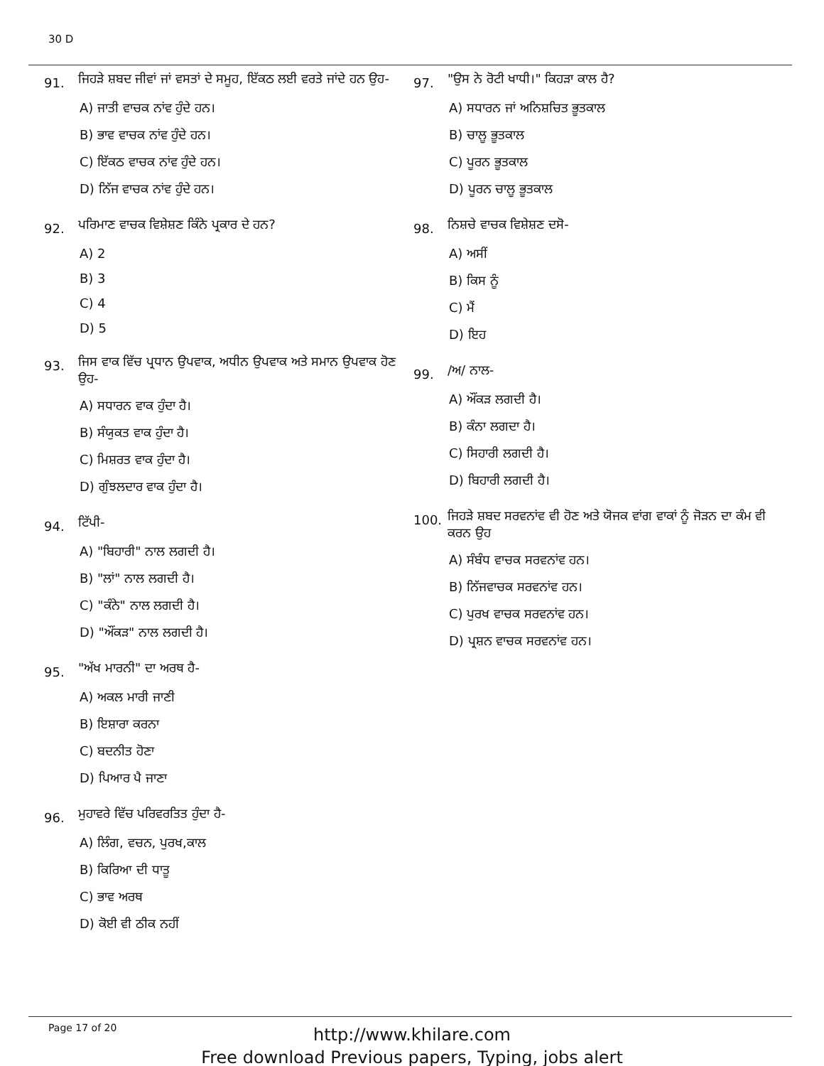30 D
91. ਜਿਹੜੇ ਸ਼ਬਦ ਜੀਵਾਂ ਜਾਂ ਵਸਤਾਂ ਦੇ ਸਮੂਹ, ਇੱਕਠ ਲਈ ਵਰਤੇ ਜਾਂਦੇ ਹਨ ਉਹ-
A) ਜਾਤੀ ਵਾਚਕ ਨਾਂਵ ਹੁੰਦੇ ਹਨ।
B) ਭਾਵ ਵਾਚਕ ਨਾਂਵ ਹੁੰਦੇ ਹਨ।
C) ਇੱਕਠ ਵਾਚਕ ਨਾਂਵ ਹੁੰਦੇ ਹਨ।
D) ਨਿੱਜ ਵਾਚਕ ਨਾਂਵ ਹੁੰਦੇ ਹਨ।
92. ਪਰਿਮਾਣ ਵਾਚਕ ਵਿਸ਼ੇਸ਼ਣ ਕਿੰਨੇ ਪ੍ਰਕਾਰ ਦੇ ਹਨ?
A) 2
B) 3
C) 4
D) 5
93. ਜਿਸ ਵਾਕ ਵਿੱਚ ਪ੍ਰਧਾਨ ਉਪਵਾਕ, ਅਧੀਨ ਉਪਵਾਕ ਅਤੇ ਸਮਾਨ ਉਪਵਾਕ ਹੋਣ ਉਹ-
A) ਸਧਾਰਨ ਵਾਕ ਹੁੰਦਾ ਹੈ।
B) ਸੰਯੁਕਤ ਵਾਕ ਹੁੰਦਾ ਹੈ।
C) ਮਿਸ਼ਰਤ ਵਾਕ ਹੁੰਦਾ ਹੈ।
D) ਗੁੰਝਲਦਾਰ ਵਾਕ ਹੁੰਦਾ ਹੈ।
94. ਟਿੱਪੀ-
A) "ਬਿਹਾਰੀ" ਨਾਲ ਲਗਦੀ ਹੈ।
B) "ਲਾਂ" ਨਾਲ ਲਗਦੀ ਹੈ।
C) "ਕੰਨੇ" ਨਾਲ ਲਗਦੀ ਹੈ।
D) "ਔਂਕੜ" ਨਾਲ ਲਗਦੀ ਹੈ।
95. "ਅੱਖ ਮਾਰਨੀ" ਦਾ ਅਰਥ ਹੈ-
A) ਅਕਲ ਮਾਰੀ ਜਾਣੀ
B) ਇਸ਼ਾਰਾ ਕਰਨਾ
C) ਬਦਨੀਤ ਹੋਣਾ
D) ਪਿਆਰ ਪੈ ਜਾਣਾ
96. ਮੁਹਾਵਰੇ ਵਿੱਚ ਪਰਿਵਰਤਿਤ ਹੁੰਦਾ ਹੈ-
A) ਲਿੰਗ, ਵਚਨ, ਪੁਰਖ,ਕਾਲ
B) ਕਿਰਿਆ ਦੀ ਧਾਤੂ
C) ਭਾਵ ਅਰਥ
D) ਕੋਈ ਵੀ ਠੀਕ ਨਹੀਂ
97. "ਉਸ ਨੇ ਰੋਟੀ ਖਾਧੀ।" ਕਿਹੜਾ ਕਾਲ ਹੈ?
A) ਸਧਾਰਨ ਜਾਂ ਅਨਿਸ਼ਚਿਤ ਭੂਤਕਾਲ
B) ਚਾਲੂ ਭੂਤਕਾਲ
C) ਪੂਰਨ ਭੂਤਕਾਲ
D) ਪੂਰਨ ਚਾਲੂ ਭੂਤਕਾਲ
98. ਨਿਸ਼ਚੇ ਵਾਚਕ ਵਿਸ਼ੇਸ਼ਣ ਦਸੋ-
A) ਅਸੀਂ
B) ਕਿਸ ਨੂੰ
C) ਮੈਂ
D) ਇਹ
99. /ਅ/ ਨਾਲ-
A) ਔਂਕੜ ਲਗਦੀ ਹੈ।
B) ਕੰਨਾ ਲਗਦਾ ਹੈ।
C) ਸਿਹਾਰੀ ਲਗਦੀ ਹੈ।
D) ਬਿਹਾਰੀ ਲਗਦੀ ਹੈ।
100. ਜਿਹੜੇ ਸ਼ਬਦ ਸਰਵਨਾਂਵ ਵੀ ਹੋਣ ਅਤੇ ਯੋਜਕ ਵਾਂਗ ਵਾਕਾਂ ਨੂੰ ਜੋੜਨ ਦਾ ਕੰਮ ਵੀ ਕਰਨ ਉਹ
A) ਸੰਬੰਧ ਵਾਚਕ ਸਰਵਨਾਂਵ ਹਨ।
B) ਨਿੱਜਵਾਚਕ ਸਰਵਨਾਂਵ ਹਨ।
C) ਪੁਰਖ ਵਾਚਕ ਸਰਵਨਾਂਵ ਹਨ।
D) ਪ੍ਰਸ਼ਨ ਵਾਚਕ ਸਰਵਨਾਂਵ ਹਨ।
Page 17 of 20
http://www.khilare.com
Free download Previous papers, Typing, jobs alert